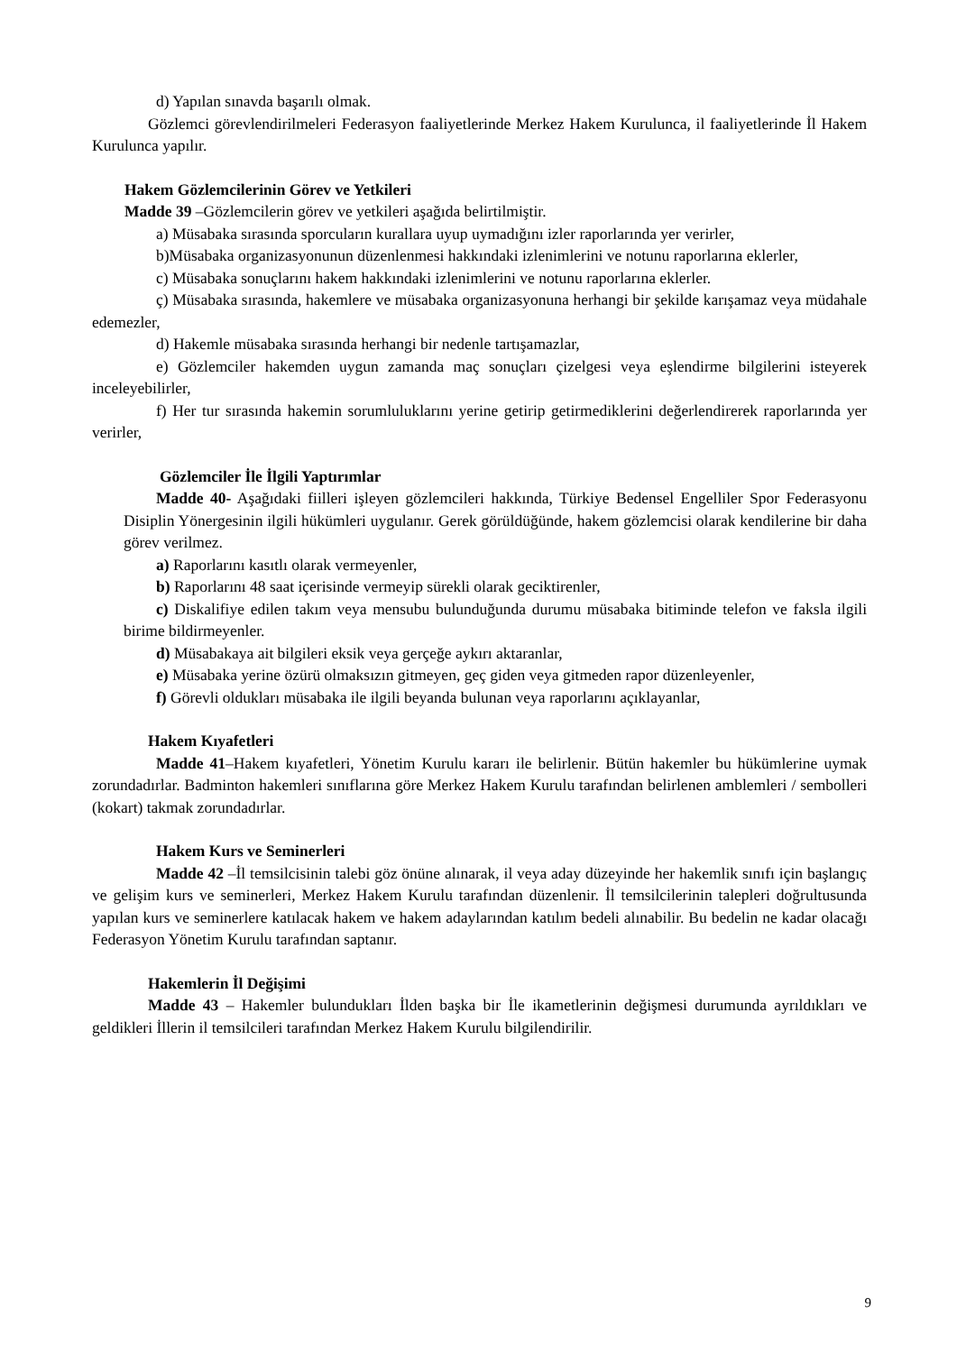d) Yapılan sınavda başarılı olmak.
Gözlemci görevlendirilmeleri Federasyon faaliyetlerinde Merkez Hakem Kurulunca, il faaliyetlerinde İl Hakem Kurulunca yapılır.
Hakem Gözlemcilerinin Görev ve Yetkileri
Madde 39 –Gözlemcilerin görev ve yetkileri aşağıda belirtilmiştir.
a) Müsabaka sırasında sporcuların kurallara uyup uymadığını izler raporlarında yer verirler,
b)Müsabaka organizasyonunun düzenlenmesi hakkındaki izlenimlerini ve notunu raporlarına eklerler,
c) Müsabaka sonuçlarını hakem hakkındaki izlenimlerini ve notunu raporlarına eklerler.
ç) Müsabaka sırasında, hakemlere ve müsabaka organizasyonuna herhangi bir şekilde karışamaz veya müdahale edemezler,
d) Hakemle müsabaka sırasında herhangi bir nedenle tartışamazlar,
e) Gözlemciler hakemden uygun zamanda maç sonuçları çizelgesi veya eşlendirme bilgilerini isteyerek inceleyebilirler,
f) Her tur sırasında hakemin sorumluluklarını yerine getirip getirmediklerini değerlendirerek raporlarında yer verirler,
Gözlemciler İle İlgili Yaptırımlar
Madde 40- Aşağıdaki fiilleri işleyen gözlemcileri hakkında, Türkiye Bedensel Engelliler Spor Federasyonu Disiplin Yönergesinin ilgili hükümleri uygulanır. Gerek görüldüğünde, hakem gözlemcisi olarak kendilerine bir daha görev verilmez.
a) Raporlarını kasıtlı olarak vermeyenler,
b) Raporlarını 48 saat içerisinde vermeyip sürekli olarak geciktirenler,
c) Diskalifiye edilen takım veya mensubu bulunduğunda durumu müsabaka bitiminde telefon ve faksla ilgili birime bildirmeyenler.
d) Müsabakaya ait bilgileri eksik veya gerçeğe aykırı aktaranlar,
e) Müsabaka yerine özürü olmaksızın gitmeyen, geç giden veya gitmeden rapor düzenleyenler,
f) Görevli oldukları müsabaka ile ilgili beyanda bulunan veya raporlarını açıklayanlar,
Hakem Kıyafetleri
Madde 41–Hakem kıyafetleri, Yönetim Kurulu kararı ile belirlenir. Bütün hakemler bu hükümlerine uymak zorundadırlar. Badminton hakemleri sınıflarına göre Merkez Hakem Kurulu tarafından belirlenen amblemleri / sembolleri (kokart) takmak zorundadırlar.
Hakem Kurs ve Seminerleri
Madde 42 –İl temsilcisinin talebi göz önüne alınarak, il veya aday düzeyinde her hakemlik sınıfı için başlangıç ve gelişim kurs ve seminerleri, Merkez Hakem Kurulu tarafından düzenlenir. İl temsilcilerinin talepleri doğrultusunda yapılan kurs ve seminerlere katılacak hakem ve hakem adaylarından katılım bedeli alınabilir. Bu bedelin ne kadar olacağı Federasyon Yönetim Kurulu tarafından saptanır.
Hakemlerin İl Değişimi
Madde 43 – Hakemler bulundukları İlden başka bir İle ikametlerinin değişmesi durumunda ayrıldıkları ve geldikleri İllerin il temsilcileri tarafından Merkez Hakem Kurulu bilgilendirilir.
9